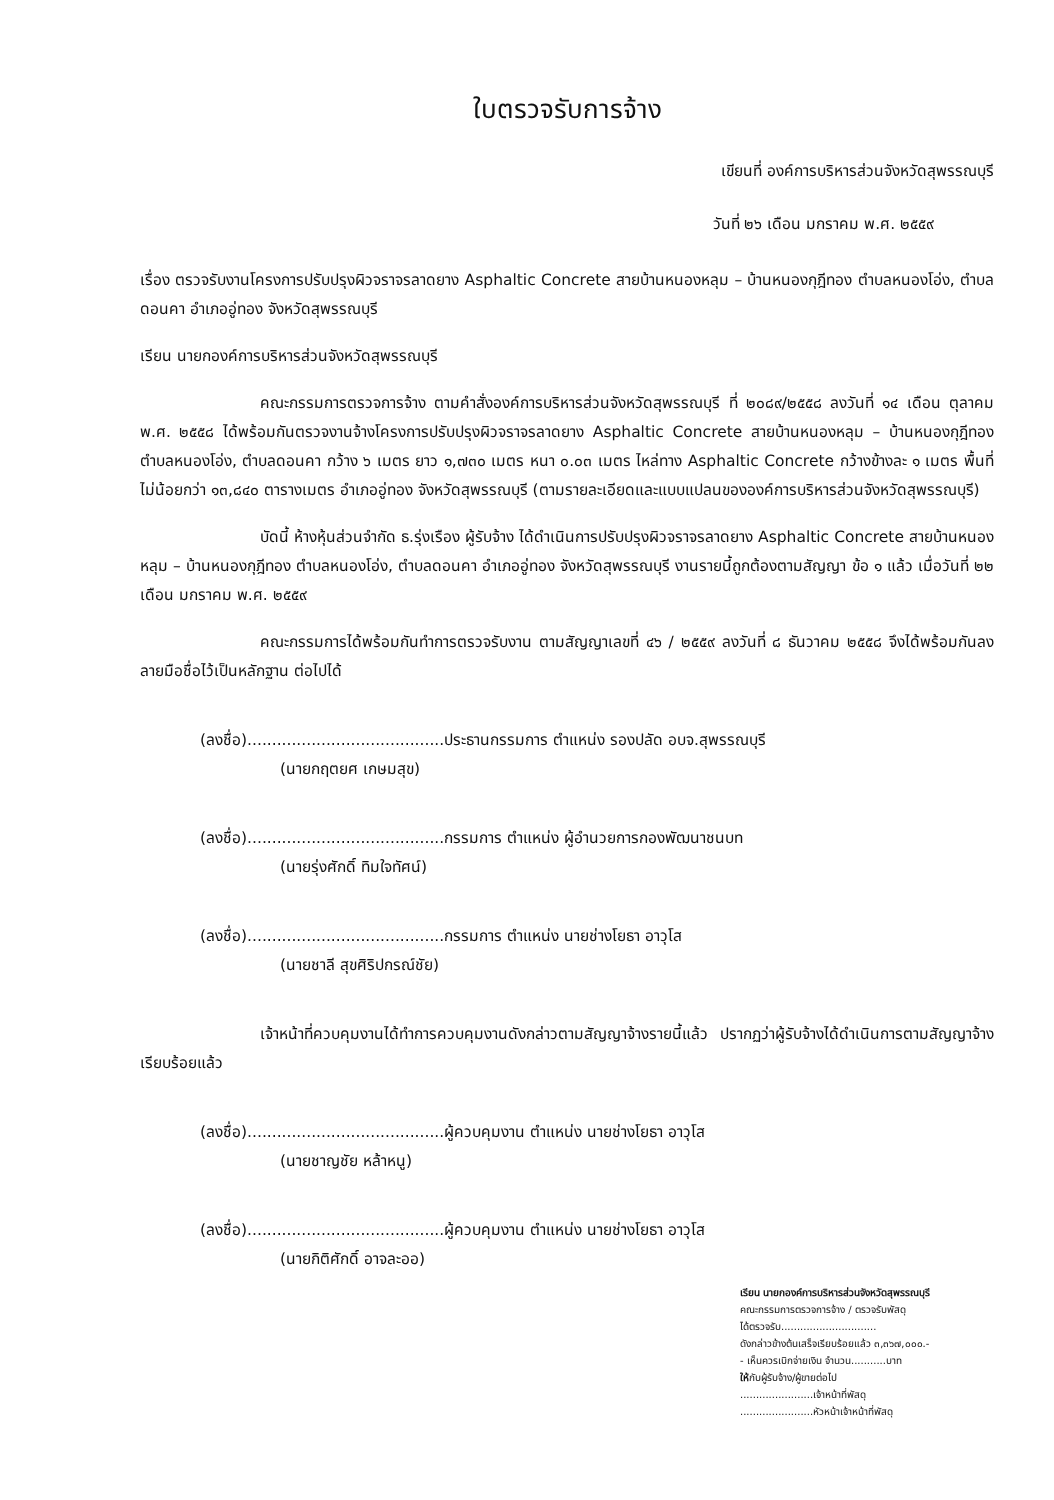ใบตรวจรับการจ้าง
เขียนที่ องค์การบริหารส่วนจังหวัดสุพรรณบุรี
วันที่ ๒๖ เดือน มกราคม พ.ศ. ๒๕๕๙
เรื่อง ตรวจรับงานโครงการปรับปรุงผิวจราจรลาดยาง Asphaltic Concrete สายบ้านหนองหลุม – บ้านหนองกุฎีทอง ตำบลหนองโอ่ง, ตำบลดอนคา อำเภออู่ทอง จังหวัดสุพรรณบุรี
เรียน นายกองค์การบริหารส่วนจังหวัดสุพรรณบุรี
คณะกรรมการตรวจการจ้าง ตามคำสั่งองค์การบริหารส่วนจังหวัดสุพรรณบุรี ที่ ๒๐๘๙/๒๕๕๘ ลงวันที่ ๑๔ เดือน ตุลาคม พ.ศ. ๒๕๕๘ ได้พร้อมกันตรวจงานจ้างโครงการปรับปรุงผิวจราจรลาดยาง Asphaltic Concrete สายบ้านหนองหลุม – บ้านหนองกุฎีทอง ตำบลหนองโอ่ง, ตำบลดอนคา กว้าง ๖ เมตร ยาว ๑,๗๓๐ เมตร หนา ๐.๐๓ เมตร ไหล่ทาง Asphaltic Concrete กว้างข้างละ ๑ เมตร พื้นที่ไม่น้อยกว่า ๑๓,๘๔๐ ตารางเมตร อำเภออู่ทอง จังหวัดสุพรรณบุรี (ตามรายละเอียดและแบบแปลนขององค์การบริหารส่วนจังหวัดสุพรรณบุรี)
บัดนี้ ห้างหุ้นส่วนจำกัด ธ.รุ่งเรือง ผู้รับจ้าง ได้ดำเนินการปรับปรุงผิวจราจรลาดยาง Asphaltic Concrete สายบ้านหนองหลุม – บ้านหนองกุฎีทอง ตำบลหนองโอ่ง, ตำบลดอนคา อำเภออู่ทอง จังหวัดสุพรรณบุรี งานรายนี้ถูกต้องตามสัญญา ข้อ ๑ แล้ว เมื่อวันที่ ๒๒ เดือน มกราคม พ.ศ. ๒๕๕๙
คณะกรรมการได้พร้อมกันทำการตรวจรับงาน ตามสัญญาเลขที่ ๔๖ / ๒๕๕๙ ลงวันที่ ๘ ธันวาคม ๒๕๕๘ จึงได้พร้อมกันลงลายมือชื่อไว้เป็นหลักฐาน ต่อไปได้
(ลงชื่อ)........................................ประธานกรรมการ ตำแหน่ง รองปลัด อบจ.สุพรรณบุรี
(นายกฤตยศ เกษมสุข)
(ลงชื่อ)........................................กรรมการ ตำแหน่ง ผู้อำนวยการกองพัฒนาชนบท
(นายรุ่งศักดิ์ ทิมใจทัศน์)
(ลงชื่อ)........................................กรรมการ ตำแหน่ง นายช่างโยธา อาวุโส
(นายชาลี สุขศิริปกรณ์ชัย)
เจ้าหน้าที่ควบคุมงานได้ทำการควบคุมงานดังกล่าวตามสัญญาจ้างรายนี้แล้ว ปรากฏว่าผู้รับจ้างได้ดำเนินการตามสัญญาจ้างเรียบร้อยแล้ว
(ลงชื่อ)........................................ผู้ควบคุมงาน ตำแหน่ง นายช่างโยธา อาวุโส
(นายชาญชัย หล้าหนู)
(ลงชื่อ)........................................ผู้ควบคุมงาน ตำแหน่ง นายช่างโยธา อาวุโส
(นายกิติศักดิ์ อาจละออ)
เรียน นายกองค์การบริหารส่วนจังหวัดสุพรรณบุรี
คณะกรรมการตรวจการจ้าง / ตรวจรับพัสดุ
ได้ตรวจรับ..............................
ดังกล่าวข้างต้นเสร็จเรียบร้อยแล้ว ๓,๓๖๗,๐๐๐.-
- เห็นควรเบิกจ่ายเงิน จำนวน...........บาท
ให้กับผู้รับจ้าง/ผู้ขายต่อไป
.......................เจ้าหน้าที่พัสดุ
.......................หัวหน้าเจ้าหน้าที่พัสดุ